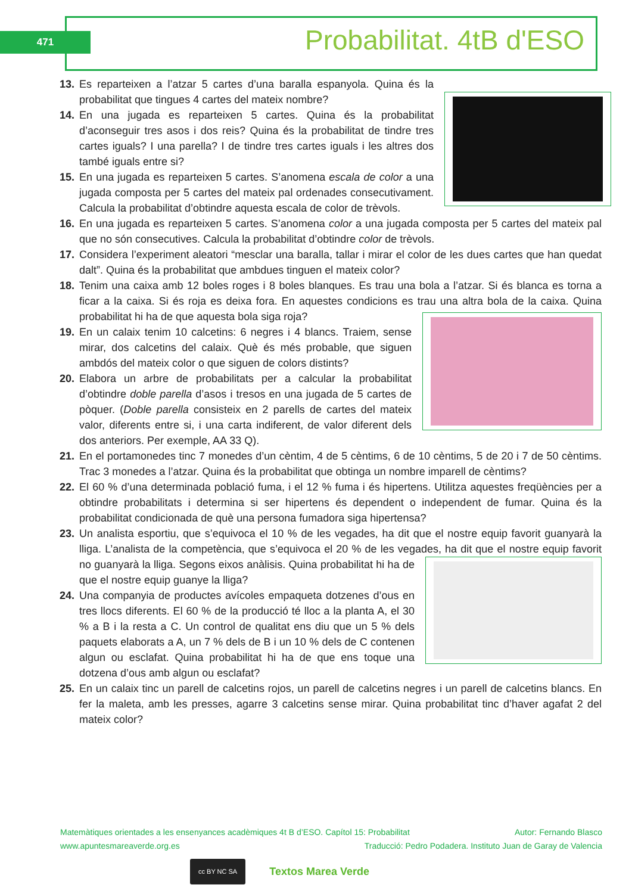471 Probabilitat. 4tB d'ESO
13. Es reparteixen a l’atzar 5 cartes d’una baralla espanyola. Quina és la probabilitat que tingues 4 cartes del mateix nombre?
14. En una jugada es reparteixen 5 cartes. Quina és la probabilitat d’aconseguir tres asos i dos reis? Quina és la probabilitat de tindre tres cartes iguals? I una parella? I de tindre tres cartes iguals i les altres dos també iguals entre si?
15. En una jugada es reparteixen 5 cartes. S’anomena escala de color a una jugada composta per 5 cartes del mateix pal ordenades consecutivament. Calcula la probabilitat d’obtindre aquesta escala de color de trèvols.
16. En una jugada es reparteixen 5 cartes. S’anomena color a una jugada composta per 5 cartes del mateix pal que no són consecutives. Calcula la probabilitat d’obtindre color de trèvols.
17. Considera l’experiment aleatori “mesclar una baralla, tallar i mirar el color de les dues cartes que han quedat dalt”. Quina és la probabilitat que ambdues tinguen el mateix color?
18. Tenim una caixa amb 12 boles roges i 8 boles blanques. Es trau una bola a l’atzar. Si és blanca es torna a ficar a la caixa. Si és roja es deixa fora. En aquestes condicions es trau una altra bola de la caixa. Quina probabilitat hi ha de que aquesta bola siga roja?
19. En un calaix tenim 10 calcetins: 6 negres i 4 blancs. Traiem, sense mirar, dos calcetins del calaix. Què és més probable, que siguen ambdós del mateix color o que siguen de colors distints?
20. Elabora un arbre de probabilitats per a calcular la probabilitat d’obtindre doble parella d’asos i tresos en una jugada de 5 cartes de pòquer. (Doble parella consisteix en 2 parells de cartes del mateix valor, diferents entre si, i una carta indiferent, de valor diferent dels dos anteriors. Per exemple, AA 33 Q).
21. En el portamonedes tinc 7 monedes d’un cèntim, 4 de 5 cèntims, 6 de 10 cèntims, 5 de 20 i 7 de 50 cèntims. Trac 3 monedes a l’atzar. Quina és la probabilitat que obtinga un nombre imparell de cèntims?
22. El 60 % d’una determinada població fuma, i el 12 % fuma i és hipertens. Utilitza aquestes freqüències per a obtindre probabilitats i determina si ser hipertens és dependent o independent de fumar. Quina és la probabilitat condicionada de què una persona fumadora siga hipertensa?
23. Un analista esportiu, que s’equivoca el 10 % de les vegades, ha dit que el nostre equip favorit guanyarà la lliga. L’analista de la competència, que s’equivoca el 20 % de les vegades, ha dit que el nostre equip favorit no guanyarà la lliga. Segons eixos anàlisis. Quina probabilitat hi ha de que el nostre equip guanye la lliga?
24. Una companyia de productes avícoles empaqueta dotzenes d’ous en tres llocs diferents. El 60 % de la producció té lloc a la planta A, el 30 % a B i la resta a C. Un control de qualitat ens diu que un 5 % dels paquets elaborats a A, un 7 % dels de B i un 10 % dels de C contenen algun ou esclafat. Quina probabilitat hi ha de que ens toque una dotzena d’ous amb algun ou esclafat?
25. En un calaix tinc un parell de calcetins rojos, un parell de calcetins negres i un parell de calcetins blancs. En fer la maleta, amb les presses, agarre 3 calcetins sense mirar. Quina probabilitat tinc d’haver agafat 2 del mateix color?
Matemàtiques orientades a les ensenyances acadèmiques 4t B d’ESO. Capítol 15: Probabilitat Autor: Fernando Blasco
www.apuntesmareaverde.org.es Traducció: Pedro Podadera. Instituto Juan de Garay de Valencia
cc BY NC SA Textos Marea Verde